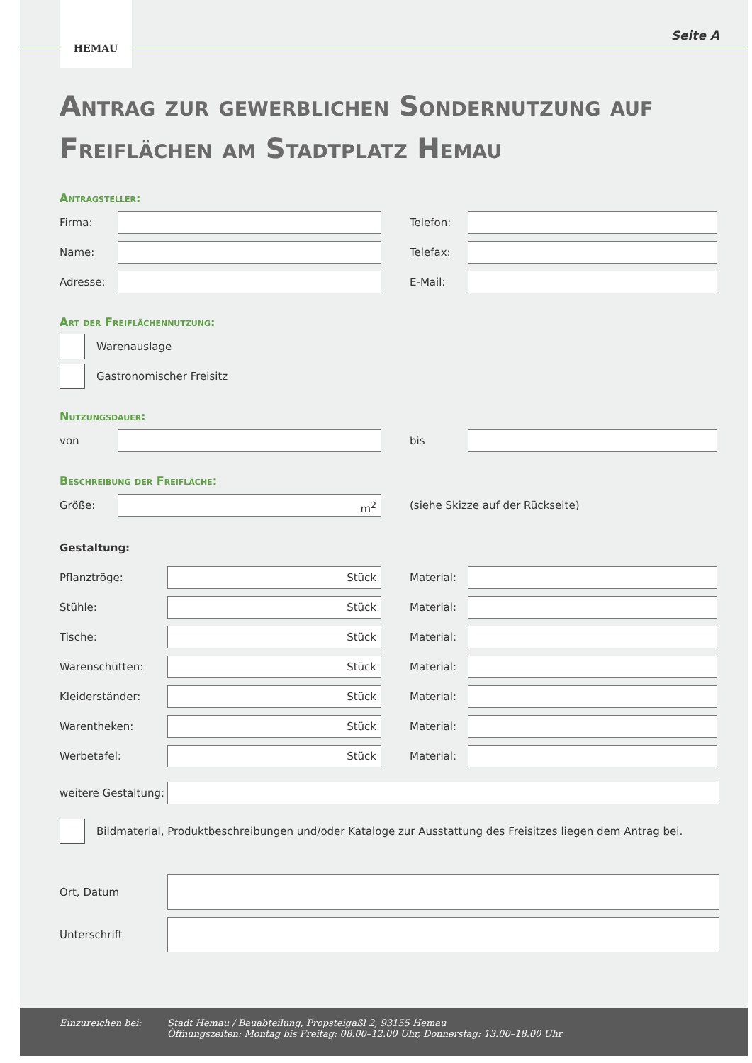HEMAU
Seite A
Antrag zur gewerblichen Sondernutzung auf Freiflächen am Stadtplatz Hemau
Antragsteller:
Firma: Telefon:
Name: Telefax:
Adresse: E-Mail:
Art der Freiflächennutzung:
Warenauslage
Gastronomischer Freisitz
Nutzungsdauer:
von bis
Beschreibung der Freifläche:
Größe:
m<sup>2</sup>
(siehe Skizze auf der Rückseite)
Gestaltung:
Pflanztröge:
Stück
Material:
Stühle:
Stück
Material:
Tische:
Stück
Material:
Warenschütten:
Stück
Material:
Kleiderständer:
Stück
Material:
Warentheken:
Stück
Material:
Werbetafel:
Stück
Material:
weitere Gestaltung:
Bildmaterial, Produktbeschreibungen und/oder Kataloge zur Ausstattung des Freisitzes liegen dem Antrag bei.
Ort, Datum
Unterschrift
Einzureichen bei: Stadt Hemau / Bauabteilung, Propsteigaßl 2, 93155 Hemau
Öffnungszeiten: Montag bis Freitag: 08.00–12.00 Uhr, Donnerstag: 13.00–18.00 Uhr